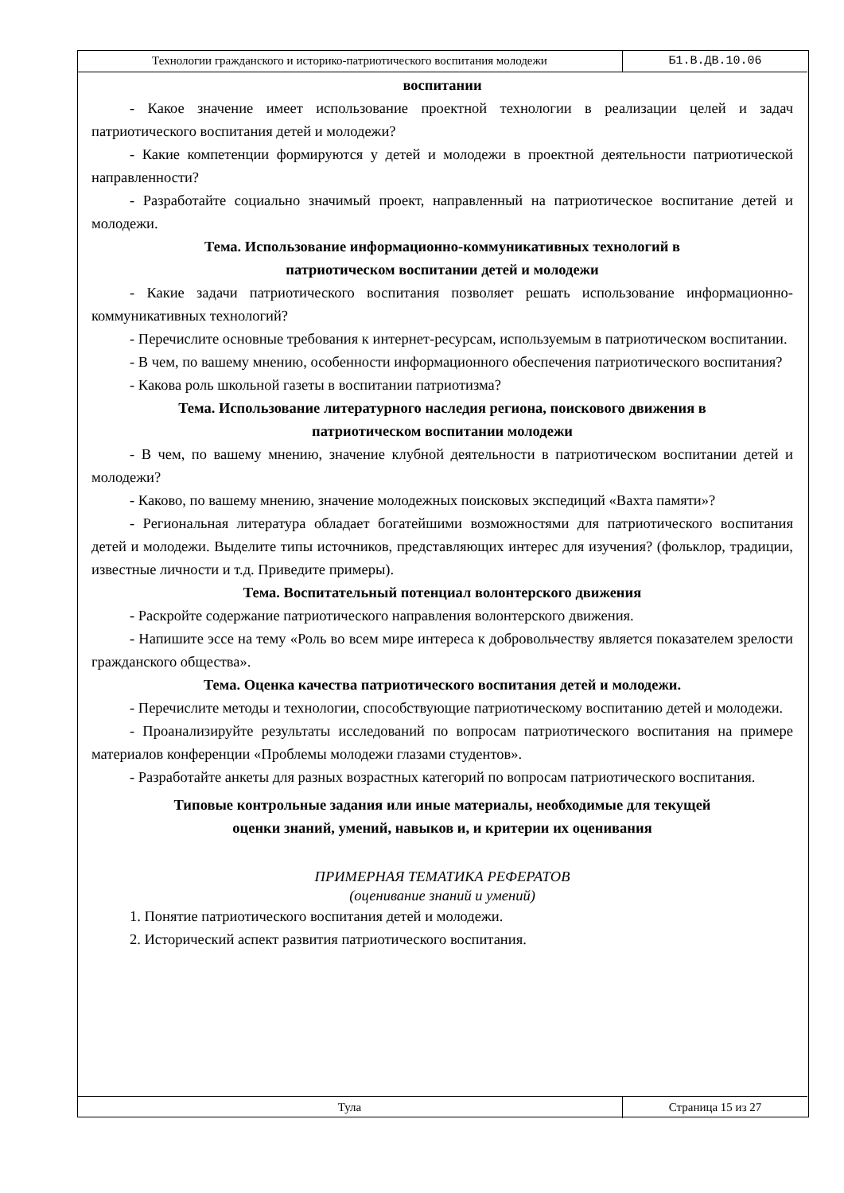Технологии гражданского и историко-патриотического воспитания молодежи Б1.В.ДВ.10.06
воспитании
- Какое значение имеет использование проектной технологии в реализации целей и задач патриотического воспитания детей и молодежи?
- Какие компетенции формируются у детей и молодежи в проектной деятельности патриотической направленности?
- Разработайте социально значимый проект, направленный на патриотическое воспитание детей и молодежи.
Тема. Использование информационно-коммуникативных технологий в
патриотическом воспитании детей и молодежи
- Какие задачи патриотического воспитания позволяет решать использование информационно-коммуникативных технологий?
- Перечислите основные требования к интернет-ресурсам, используемым в патриотическом воспитании.
- В чем, по вашему мнению, особенности информационного обеспечения патриотического воспитания?
- Какова роль школьной газеты в воспитании патриотизма?
Тема. Использование литературного наследия региона, поискового движения в
патриотическом воспитании молодежи
- В чем, по вашему мнению, значение клубной деятельности в патриотическом воспитании детей и молодежи?
- Каково, по вашему мнению, значение молодежных поисковых экспедиций «Вахта памяти»?
- Региональная литература обладает богатейшими возможностями для патриотического воспитания детей и молодежи. Выделите типы источников, представляющих интерес для изучения? (фольклор, традиции, известные личности и т.д. Приведите примеры).
Тема. Воспитательный потенциал волонтерского движения
- Раскройте содержание патриотического направления волонтерского движения.
- Напишите эссе на тему «Роль во всем мире интереса к добровольчеству является показателем зрелости гражданского общества».
Тема. Оценка качества патриотического воспитания детей и молодежи.
- Перечислите методы и технологии, способствующие патриотическому воспитанию детей и молодежи.
- Проанализируйте результаты исследований по вопросам патриотического воспитания на примере материалов конференции «Проблемы молодежи глазами студентов».
- Разработайте анкеты для разных возрастных категорий по вопросам патриотического воспитания.
Типовые контрольные задания или иные материалы, необходимые для текущей
оценки знаний, умений, навыков и, и критерии их оценивания
ПРИМЕРНАЯ ТЕМАТИКА РЕФЕРАТОВ
(оценивание знаний и умений)
1. Понятие патриотического воспитания детей и молодежи.
2. Исторический аспект развития патриотического воспитания.
Тула Страница 15 из 27